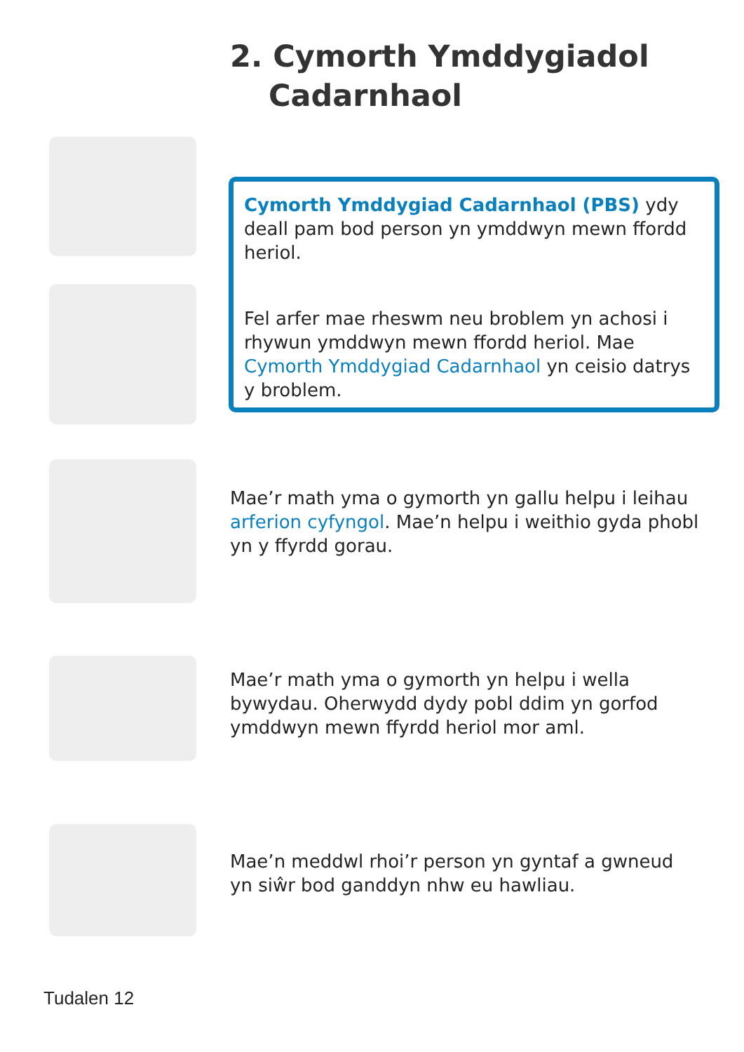2. Cymorth Ymddygiadol
Cadarnhaol
Cymorth Ymddygiad Cadarnhaol (PBS) ydy deall pam bod person yn ymddwyn mewn ffordd heriol.
Fel arfer mae rheswm neu broblem yn achosi i rhywun ymddwyn mewn ffordd heriol. Mae Cymorth Ymddygiad Cadarnhaol yn ceisio datrys y broblem.
Mae’r math yma o gymorth yn gallu helpu i leihau arferion cyfyngol. Mae’n helpu i weithio gyda phobl yn y ffyrdd gorau.
Mae’r math yma o gymorth yn helpu i wella bywydau. Oherwydd dydy pobl ddim yn gorfod ymddwyn mewn ffyrdd heriol mor aml.
Mae’n meddwl rhoi’r person yn gyntaf a gwneud yn siŵr bod ganddyn nhw eu hawliau.
Tudalen 12